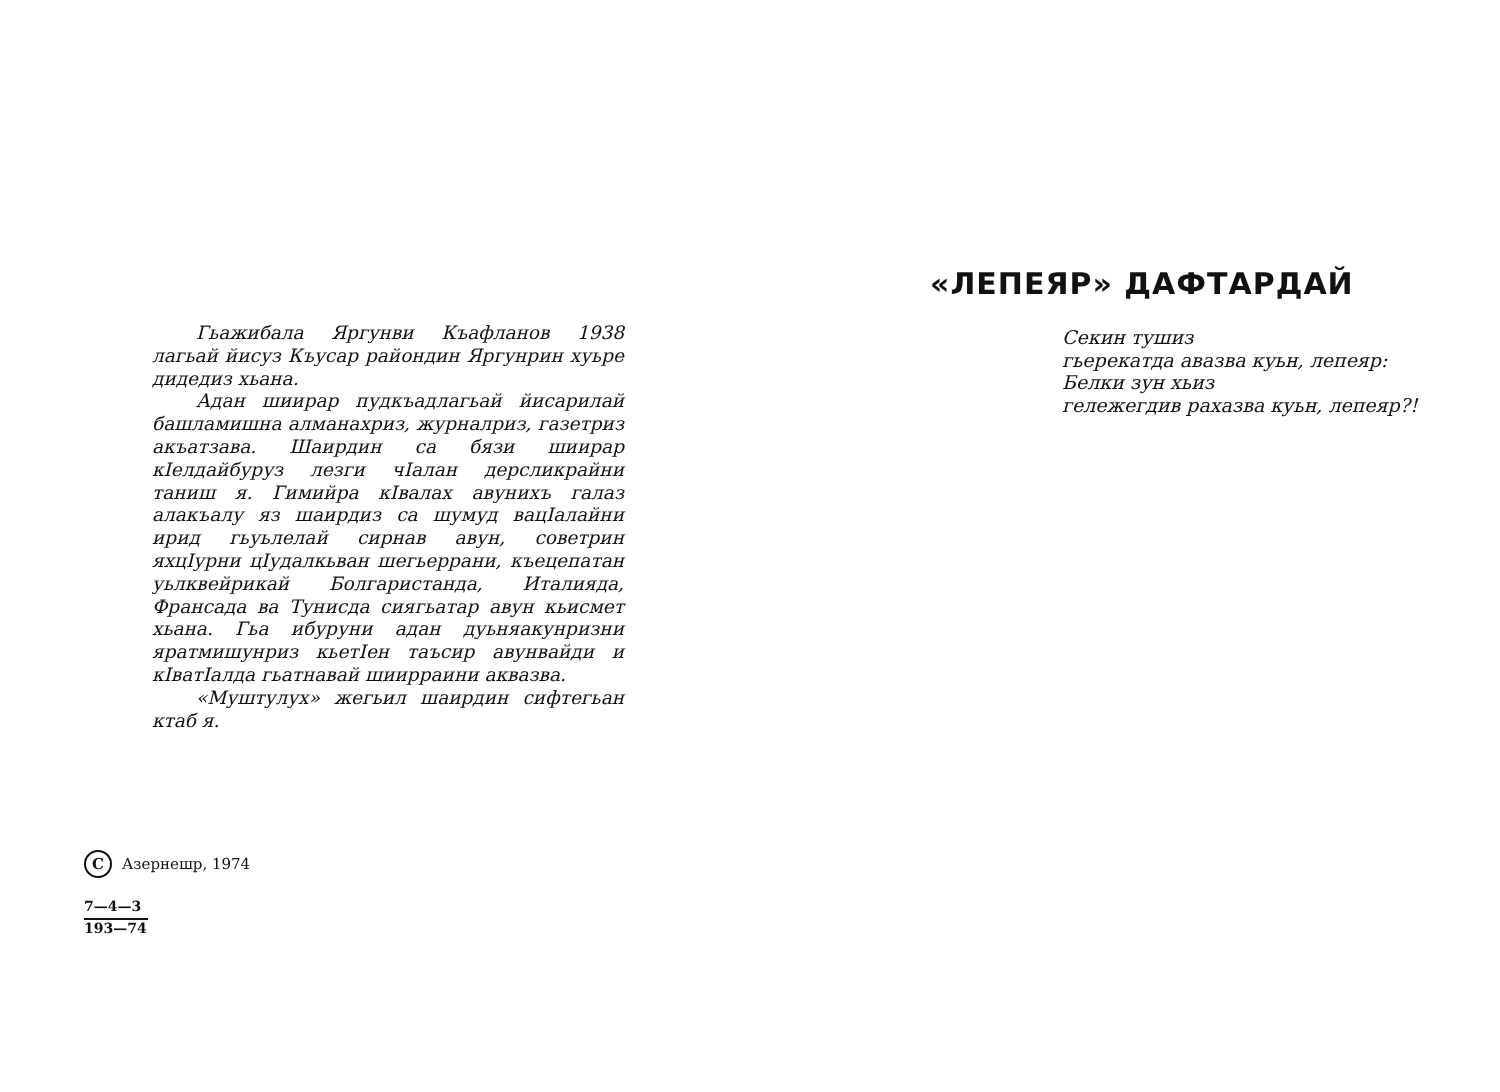Гьажибала Яргунви Къафланов 1938 лагьай йисуз Къусар райондин Яргунрин хуьре дидедиз хьана.
Адан шиирар пудкъадлагьай йисарилай башламишна алманахриз, журналриз, газетриз акъатзава. Шаирдин са бязи шиирар кIелдайбуруз лезги чIалан дерсликрайни таниш я. Гимийра кIвалах авунихъ галаз алакъалу яз шаирдиз са шумуд вацIалайни ирид гьуьлелай сирнав авун, советрин яхцIурни цIудалкьван шегьеррани, къецепатан уьлквейрикай Болгаристанда, Италияда, Франсада ва Тунисда сиягьатар авун кьисмет хьана. Гьа ибуруни адан дуьняакунризни яратмишунриз кьетIен таъсир авунвайди и кIватIалда гьатнавай шиирраини аквазва.
«Муштулух» жегьил шаирдин сифтегьан ктаб я.
C Азернешр, 1974
7—4—3
193—74
«ЛЕПЕЯР» ДАФТАРДАЙ
Секин тушиз
гьерекатда авазва куьн, лепеяр:
Белки зун хьиз
гележегдив рахазва куьн, лепеяр?!